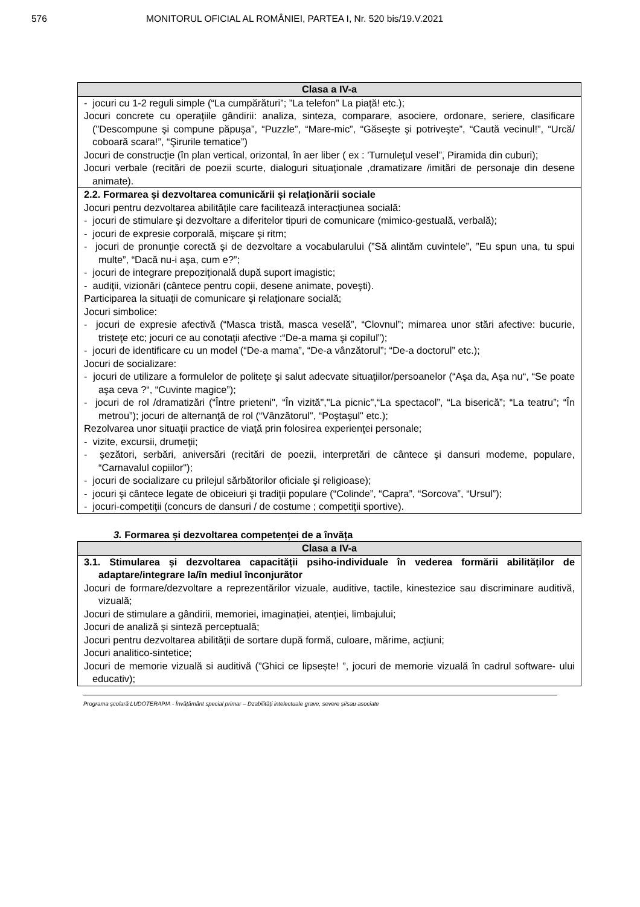576 MONITORUL OFICIAL AL ROMÂNIEI, PARTEA I, Nr. 520 bis/19.V.2021
| Clasa a IV-a |
| --- |
| - jocuri cu 1-2 reguli simple (“La cumpărături”; ”La telefon” La piață! etc.); Jocuri concrete cu operaţiile gândirii: analiza, sinteza, comparare, asociere, ordonare, seriere, clasificare ("Descompune şi compune păpuşa”, “Puzzle”, “Mare-mic”, “Găseşte şi potriveşte”, “Caută vecinul!”, “Urcă/ coboară scara!”, “Şirurile tematice”) Jocuri de construcţie (în plan vertical, orizontal, în aer liber ( ex : 'Turnuleţul vesel”, Piramida din cuburi); Jocuri verbale (recitări de poezii scurte, dialoguri situaţionale ,dramatizare /imitări de personaje din desene animate). |
| 2.2. Formarea și dezvoltarea comunicării și relaționării sociale Jocuri pentru dezvoltarea abilitățile care facilitează interacțiunea socială: - jocuri de stimulare şi dezvoltare a diferitelor tipuri de comunicare (mimico-gestuală, verbală); - jocuri de expresie corporală, mişcare şi ritm; - jocuri de pronunţie corectă şi de dezvoltare a vocabularului (”Să alintăm cuvintele”, ”Eu spun una, tu spui multe”, “Dacă nu-i aşa, cum e?”; - jocuri de integrare prepoziţională după suport imagistic; - audiţii, vizionări (cântece pentru copii, desene animate, poveşti). Participarea la situaţii de comunicare şi relaţionare socială; Jocuri simbolice: - jocuri de expresie afectivă (“Masca tristă, masca veselă”, “Clovnul”; mimarea unor stări afective: bucurie, tristeţe etc; jocuri ce au conotaţii afective :“De-a mama şi copilul”); - jocuri de identificare cu un model (“De-a mama”, “De-a vânzătorul”; “De-a doctorul” etc.); Jocuri de socializare: - jocuri de utilizare a formulelor de politeţe şi salut adecvate situaţiilor/persoanelor (“Aşa da, Aşa nu“, “Se poate aşa ceva ?“, “Cuvinte magice”); - jocuri de rol /dramatizări (“Între prieteni", “În vizită","La picnic",“La spectacol”, “La biserică”; “La teatru”; “În metrou”); jocuri de alternanţă de rol (“Vânzătorul", “Poştaşul" etc.); Rezolvarea unor situaţii practice de viaţă prin folosirea experienţei personale; - vizite, excursii, drumeţii; - șezători, serbări, aniversări (recitări de poezii, interpretări de cântece şi dansuri modeme, populare, “Carnavalul copiilor"); - jocuri de socializare cu prilejul sărbătorilor oficiale şi religioase); - jocuri şi cântece legate de obiceiuri şi tradiţii populare (“Colinde”, “Capra”, “Sorcova”, “Ursul”); - jocuri-competiţii (concurs de dansuri / de costume ; competiţii sportive). |
3. Formarea și dezvoltarea competenței de a învăța
| Clasa a IV-a |
| --- |
| 3.1. Stimularea și dezvoltarea capacității psiho-individuale în vederea formării abilităților de adaptare/integrare la/în mediul înconjurător Jocuri de formare/dezvoltare a reprezentărilor vizuale, auditive, tactile, kinestezice sau discriminare auditivă, vizuală; Jocuri de stimulare a gândirii, memoriei, imaginației, atenției, limbajului; Jocuri de analiză și sinteză perceptuală; Jocuri pentru dezvoltarea abilității de sortare după formă, culoare, mărime, acțiuni; Jocuri analitico-sintetice; Jocuri de memorie vizuală si auditivă (”Ghici ce lipsește! ”, jocuri de memorie vizuală în cadrul software- ului educativ); |
Programa școlară LUDOTERAPIA - Învățământ special primar – Dzabilități intelectuale grave, severe și/sau asociate